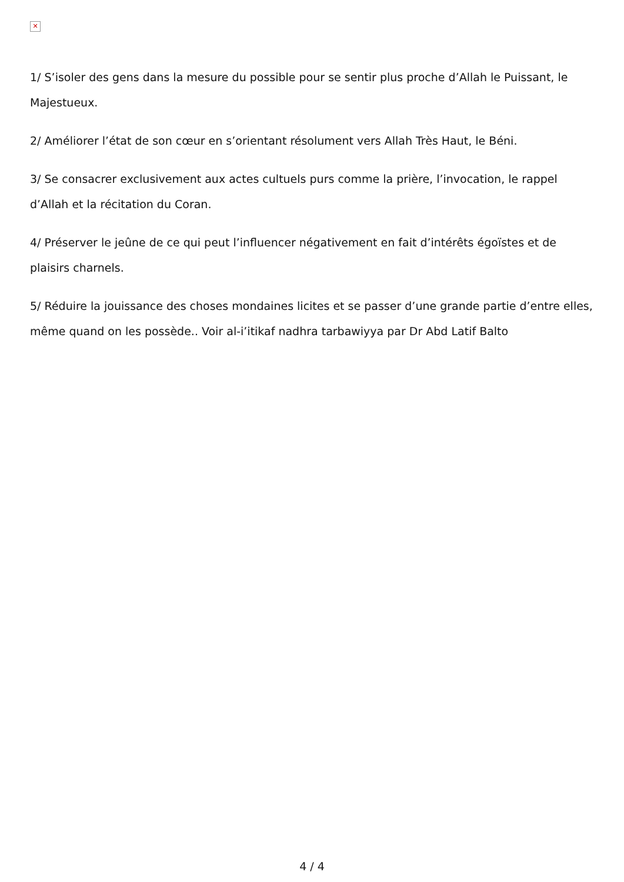✕
1/ S’isoler des gens dans la mesure du possible pour se sentir plus proche d’Allah le Puissant, le Majestueux.
2/ Améliorer l’état de son cœur en s’orientant résolument vers Allah Très Haut, le Béni.
3/ Se consacrer exclusivement aux actes cultuels purs comme la prière, l’invocation, le rappel d’Allah et la récitation du Coran.
4/ Préserver le jeûne de ce qui peut l’influencer négativement en fait d’intérêts égoïstes et de plaisirs charnels.
5/ Réduire la jouissance des choses mondaines licites et se passer d’une grande partie d’entre elles, même quand on les possède.. Voir al-i’itikaf nadhra tarbawiyya par Dr Abd Latif Balto
4 / 4